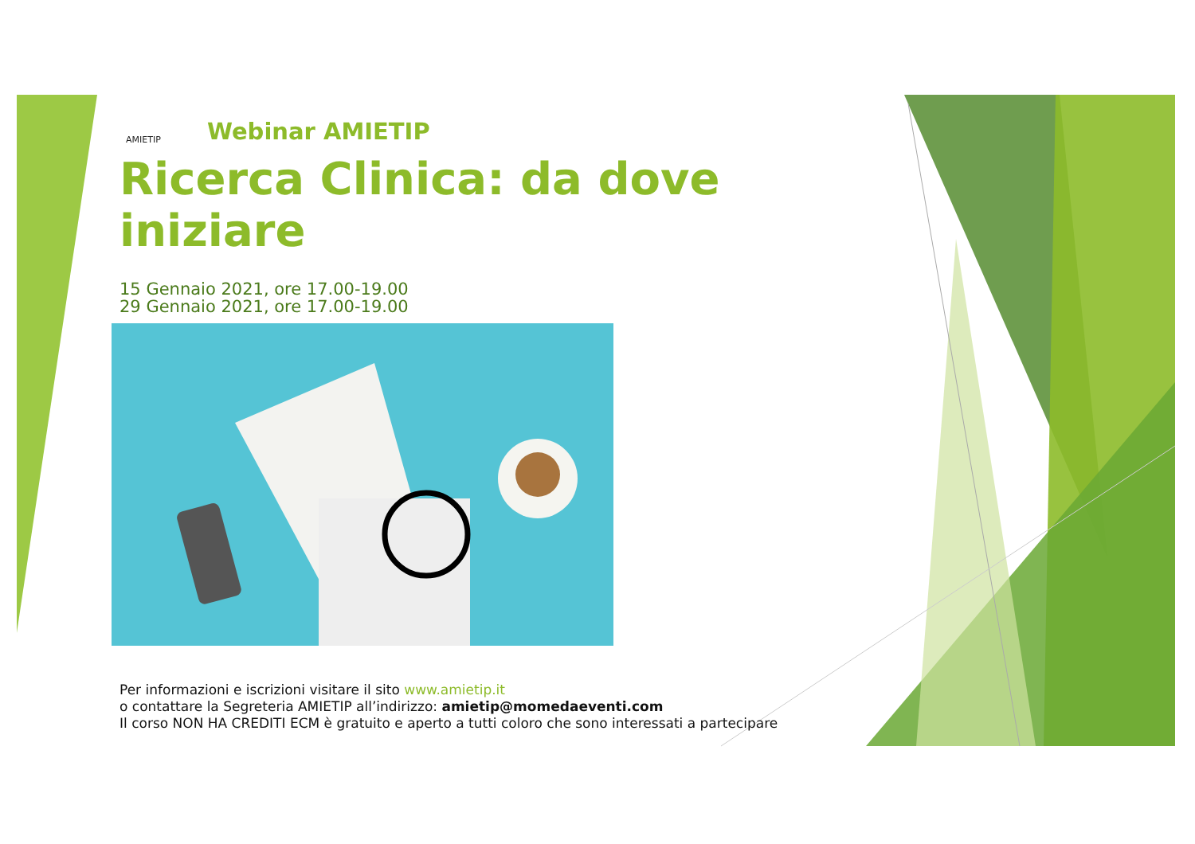AMIETIP
Webinar AMIETIP
Ricerca Clinica: da dove iniziare
15 Gennaio 2021, ore 17.00-19.00
29 Gennaio 2021, ore 17.00-19.00
Per informazioni e iscrizioni visitare il sito www.amietip.it
o contattare la Segreteria AMIETIP all’indirizzo: amietip@momedaeventi.com
Il corso NON HA CREDITI ECM è gratuito e aperto a tutti coloro che sono interessati a partecipare